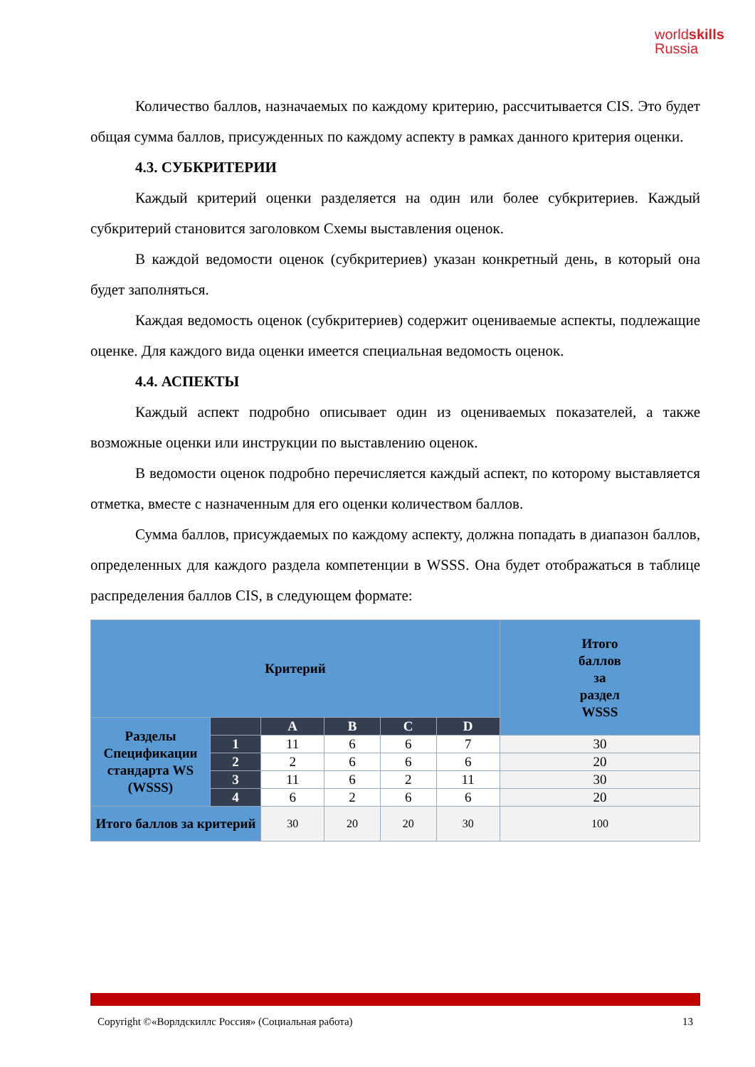worldskills
Russia
Количество баллов, назначаемых по каждому критерию, рассчитывается CIS. Это будет общая сумма баллов, присужденных по каждому аспекту в рамках данного критерия оценки.
4.3. СУБКРИТЕРИИ
Каждый критерий оценки разделяется на один или более субкритериев. Каждый субкритерий становится заголовком Схемы выставления оценок.
В каждой ведомости оценок (субкритериев) указан конкретный день, в который она будет заполняться.
Каждая ведомость оценок (субкритериев) содержит оцениваемые аспекты, подлежащие оценке. Для каждого вида оценки имеется специальная ведомость оценок.
4.4. АСПЕКТЫ
Каждый аспект подробно описывает один из оцениваемых показателей, а также возможные оценки или инструкции по выставлению оценок.
В ведомости оценок подробно перечисляется каждый аспект, по которому выставляется отметка, вместе с назначенным для его оценки количеством баллов.
Сумма баллов, присуждаемых по каждому аспекту, должна попадать в диапазон баллов, определенных для каждого раздела компетенции в WSSS. Она будет отображаться в таблице распределения баллов CIS, в следующем формате:
| Критерий | | | | | | Итого баллов за раздел WSSS |
| Разделы Спецификации стандарта WS (WSSS) | | A | B | C | D | |
| | 1 | 11 | 6 | 6 | 7 | 30 |
| | 2 | 2 | 6 | 6 | 6 | 20 |
| | 3 | 11 | 6 | 2 | 11 | 30 |
| | 4 | 6 | 2 | 6 | 6 | 20 |
| Итого баллов за критерий | | 30 | 20 | 20 | 30 | 100 |
Copyright ©«Ворлдскиллс Россия» (Социальная работа) 13